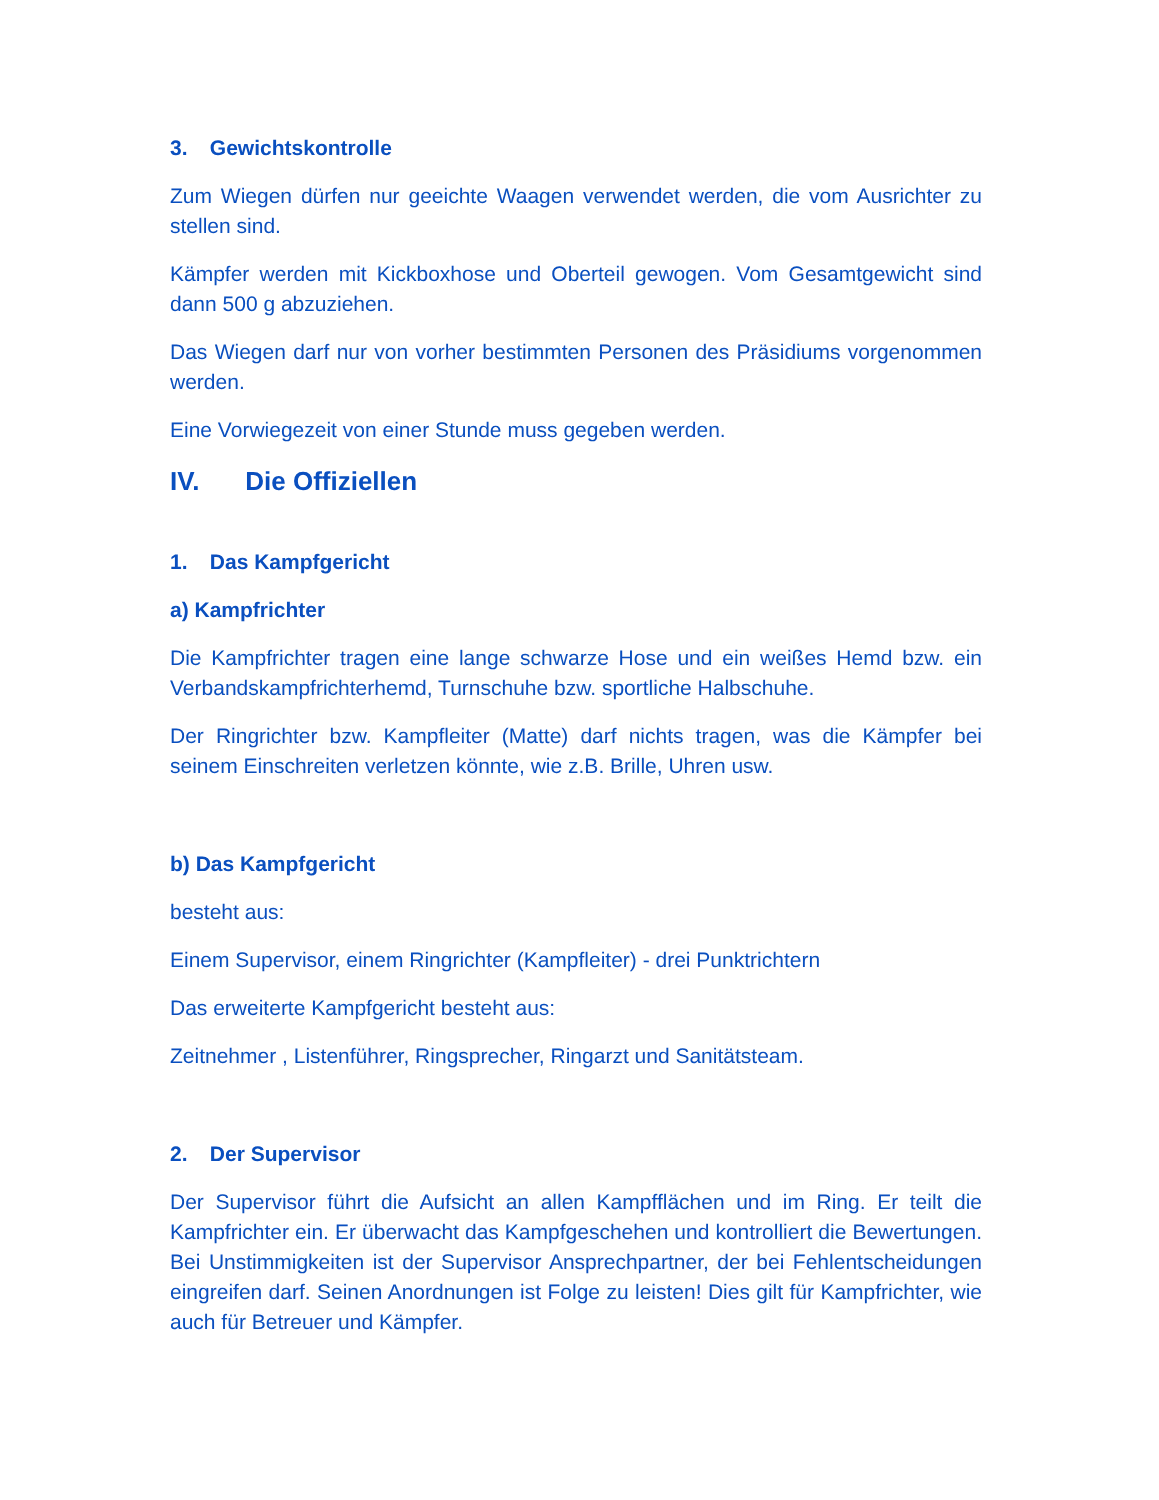3. Gewichtskontrolle
Zum Wiegen dürfen nur geeichte Waagen verwendet werden, die vom Ausrichter zu stellen sind.
Kämpfer werden mit Kickboxhose und Oberteil gewogen. Vom Gesamtgewicht sind dann 500 g abzuziehen.
Das Wiegen darf nur von vorher bestimmten Personen des Präsidiums vorgenommen werden.
Eine Vorwiegezeit von einer Stunde muss gegeben werden.
IV. Die Offiziellen
1. Das Kampfgericht
a) Kampfrichter
Die Kampfrichter tragen eine lange schwarze Hose und ein weißes Hemd bzw. ein Verbandskampfrichterhemd, Turnschuhe bzw. sportliche Halbschuhe.
Der Ringrichter bzw. Kampfleiter (Matte) darf nichts tragen, was die Kämpfer bei seinem Einschreiten verletzen könnte, wie z.B. Brille, Uhren usw.
b) Das Kampfgericht
besteht aus:
Einem Supervisor, einem Ringrichter (Kampfleiter) - drei Punktrichtern
Das erweiterte Kampfgericht besteht aus:
Zeitnehmer , Listenführer, Ringsprecher, Ringarzt und Sanitätsteam.
2. Der Supervisor
Der Supervisor führt die Aufsicht an allen Kampfflächen und im Ring. Er teilt die Kampfrichter ein. Er überwacht das Kampfgeschehen und kontrolliert die Bewertungen. Bei Unstimmigkeiten ist der Supervisor Ansprechpartner, der bei Fehlentscheidungen eingreifen darf. Seinen Anordnungen ist Folge zu leisten! Dies gilt für Kampfrichter, wie auch für Betreuer und Kämpfer.